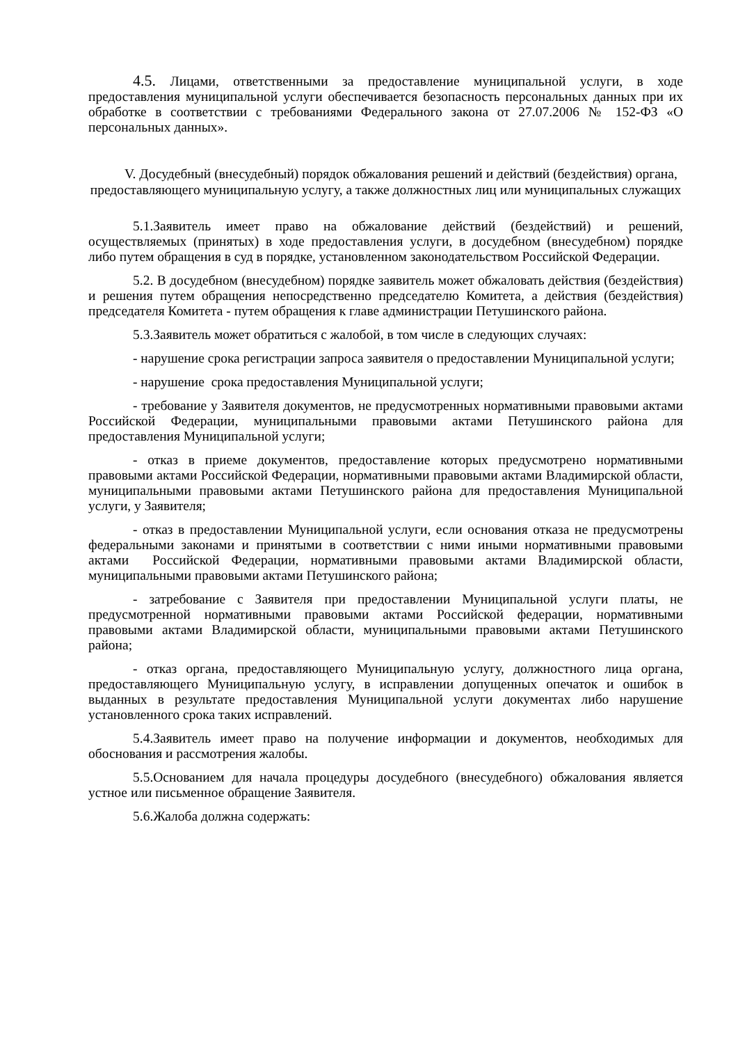4.5. Лицами, ответственными за предоставление муниципальной услуги, в ходе предоставления муниципальной услуги обеспечивается безопасность персональных данных при их обработке в соответствии с требованиями Федерального закона от 27.07.2006 № 152-ФЗ «О персональных данных».
V. Досудебный (внесудебный) порядок обжалования решений и действий (бездействия) органа, предоставляющего муниципальную услугу, а также должностных лиц или муниципальных служащих
5.1.Заявитель имеет право на обжалование действий (бездействий) и решений, осуществляемых (принятых) в ходе предоставления услуги, в досудебном (внесудебном) порядке либо путем обращения в суд в порядке, установленном законодательством Российской Федерации.
5.2. В досудебном (внесудебном) порядке заявитель может обжаловать действия (бездействия) и решения путем обращения непосредственно председателю Комитета, а действия (бездействия) председателя Комитета - путем обращения к главе администрации Петушинского района.
5.3.Заявитель может обратиться с жалобой, в том числе в следующих случаях:
- нарушение срока регистрации запроса заявителя о предоставлении Муниципальной услуги;
- нарушение срока предоставления Муниципальной услуги;
- требование у Заявителя документов, не предусмотренных нормативными правовыми актами Российской Федерации, муниципальными правовыми актами Петушинского района для предоставления Муниципальной услуги;
- отказ в приеме документов, предоставление которых предусмотрено нормативными правовыми актами Российской Федерации, нормативными правовыми актами Владимирской области, муниципальными правовыми актами Петушинского района для предоставления Муниципальной услуги, у Заявителя;
- отказ в предоставлении Муниципальной услуги, если основания отказа не предусмотрены федеральными законами и принятыми в соответствии с ними иными нормативными правовыми актами Российской Федерации, нормативными правовыми актами Владимирской области, муниципальными правовыми актами Петушинского района;
- затребование с Заявителя при предоставлении Муниципальной услуги платы, не предусмотренной нормативными правовыми актами Российской федерации, нормативными правовыми актами Владимирской области, муниципальными правовыми актами Петушинского района;
- отказ органа, предоставляющего Муниципальную услугу, должностного лица органа, предоставляющего Муниципальную услугу, в исправлении допущенных опечаток и ошибок в выданных в результате предоставления Муниципальной услуги документах либо нарушение установленного срока таких исправлений.
5.4.Заявитель имеет право на получение информации и документов, необходимых для обоснования и рассмотрения жалобы.
5.5.Основанием для начала процедуры досудебного (внесудебного) обжалования является устное или письменное обращение Заявителя.
5.6.Жалоба должна содержать: